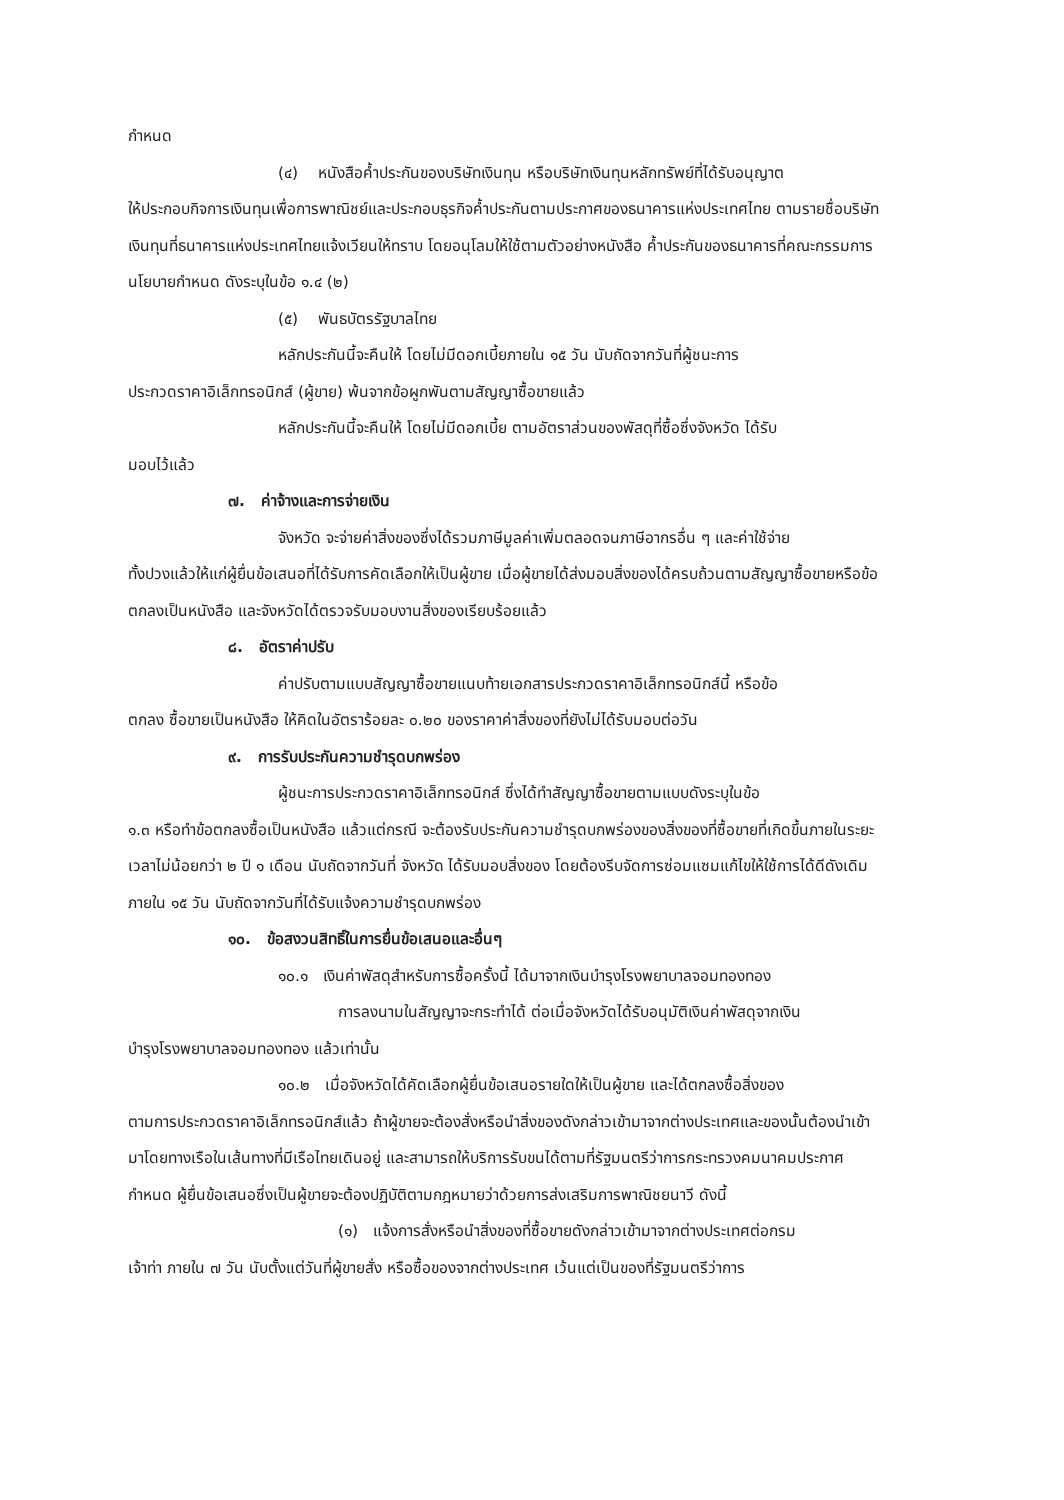กำหนด
(๔) หนังสือค้ำประกันของบริษัทเงินทุน หรือบริษัทเงินทุนหลักทรัพย์ที่ได้รับอนุญาต
ให้ประกอบกิจการเงินทุนเพื่อการพาณิชย์และประกอบธุรกิจค้ำประกันตามประกาศของธนาคารแห่งประเทศไทย ตามรายชื่อบริษัทเงินทุนที่ธนาคารแห่งประเทศไทยแจ้งเวียนให้ทราบ โดยอนุโลมให้ใช้ตามตัวอย่างหนังสือ ค้ำประกันของธนาคารที่คณะกรรมการนโยบายกำหนด ดังระบุในข้อ ๑.๔ (๒)
(๕) พันธบัตรรัฐบาลไทย
หลักประกันนี้จะคืนให้ โดยไม่มีดอกเบี้ยภายใน ๑๕ วัน นับถัดจากวันที่ผู้ชนะการ
ประกวดราคาอิเล็กทรอนิกส์ (ผู้ขาย) พ้นจากข้อผูกพันตามสัญญาซื้อขายแล้ว
หลักประกันนี้จะคืนให้ โดยไม่มีดอกเบี้ย ตามอัตราส่วนของพัสดุที่ซื้อซึ่งจังหวัด ได้รับ
มอบไว้แล้ว
๗. ค่าจ้างและการจ่ายเงิน
จังหวัด จะจ่ายค่าสิ่งของซึ่งได้รวมภาษีมูลค่าเพิ่มตลอดจนภาษีอากรอื่น ๆ และค่าใช้จ่าย
ทั้งปวงแล้วให้แก่ผู้ยื่นข้อเสนอที่ได้รับการคัดเลือกให้เป็นผู้ขาย เมื่อผู้ขายได้ส่งมอบสิ่งของได้ครบถ้วนตามสัญญาซื้อขายหรือข้อตกลงเป็นหนังสือ และจังหวัดได้ตรวจรับมอบงานสิ่งของเรียบร้อยแล้ว
๘. อัตราค่าปรับ
ค่าปรับตามแบบสัญญาซื้อขายแนบท้ายเอกสารประกวดราคาอิเล็กทรอนิกส์นี้ หรือข้อ
ตกลง ซื้อขายเป็นหนังสือ ให้คิดในอัตราร้อยละ ๐.๒๐ ของราคาค่าสิ่งของที่ยังไม่ได้รับมอบต่อวัน
๙. การรับประกันความชำรุดบกพร่อง
ผู้ชนะการประกวดราคาอิเล็กทรอนิกส์ ซึ่งได้ทำสัญญาซื้อขายตามแบบดังระบุในข้อ
๑.๓ หรือทำข้อตกลงซื้อเป็นหนังสือ แล้วแต่กรณี จะต้องรับประกันความชำรุดบกพร่องของสิ่งของที่ซื้อขายที่เกิดขึ้นภายในระยะเวลาไม่น้อยกว่า ๒ ปี ๑ เดือน นับถัดจากวันที่ จังหวัด ได้รับมอบสิ่งของ โดยต้องรีบจัดการซ่อมแซมแก้ไขให้ใช้การได้ดีดังเดิมภายใน ๑๕ วัน นับถัดจากวันที่ได้รับแจ้งความชำรุดบกพร่อง
๑๐. ข้อสงวนสิทธิ์ในการยื่นข้อเสนอและอื่นๆ
๑๐.๑ เงินค่าพัสดุสำหรับการซื้อครั้งนี้ ได้มาจากเงินบำรุงโรงพยาบาลจอมทองทอง
การลงนามในสัญญาจะกระทำได้ ต่อเมื่อจังหวัดได้รับอนุมัติเงินค่าพัสดุจากเงิน
บำรุงโรงพยาบาลจอมทองทอง แล้วเท่านั้น
๑๐.๒ เมื่อจังหวัดได้คัดเลือกผู้ยื่นข้อเสนอรายใดให้เป็นผู้ขาย และได้ตกลงซื้อสิ่งของ
ตามการประกวดราคาอิเล็กทรอนิกส์แล้ว ถ้าผู้ขายจะต้องสั่งหรือนำสิ่งของดังกล่าวเข้ามาจากต่างประเทศและของนั้นต้องนำเข้ามาโดยทางเรือในเส้นทางที่มีเรือไทยเดินอยู่ และสามารถให้บริการรับขนได้ตามที่รัฐมนตรีว่าการกระทรวงคมนาคมประกาศกำหนด ผู้ยื่นข้อเสนอซึ่งเป็นผู้ขายจะต้องปฏิบัติตามกฎหมายว่าด้วยการส่งเสริมการพาณิชยนาวี ดังนี้
(๑) แจ้งการสั่งหรือนำสิ่งของที่ซื้อขายดังกล่าวเข้ามาจากต่างประเทศต่อกรม
เจ้าท่า ภายใน ๗ วัน นับตั้งแต่วันที่ผู้ขายสั่ง หรือซื้อของจากต่างประเทศ เว้นแต่เป็นของที่รัฐมนตรีว่าการ